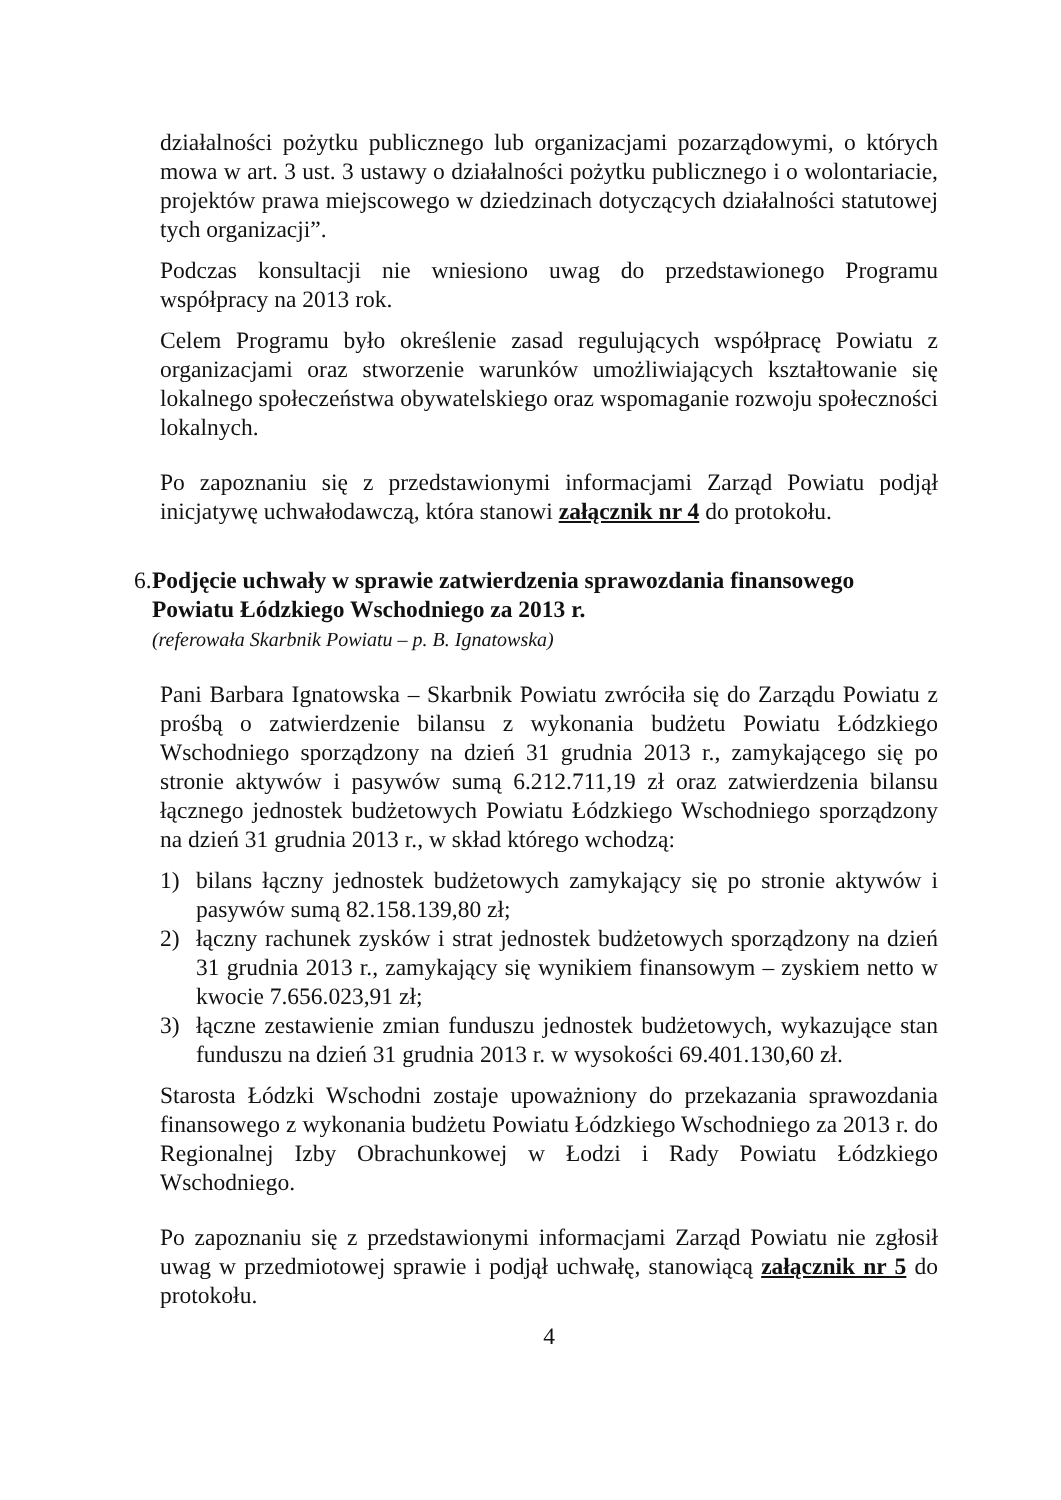działalności pożytku publicznego lub organizacjami pozarządowymi, o których mowa w art. 3 ust. 3 ustawy o działalności pożytku publicznego i o wolontariacie, projektów prawa miejscowego w dziedzinach dotyczących działalności statutowej tych organizacji”.
Podczas konsultacji nie wniesiono uwag do przedstawionego Programu współpracy na 2013 rok.
Celem Programu było określenie zasad regulujących współpracę Powiatu z organizacjami oraz stworzenie warunków umożliwiających kształtowanie się lokalnego społeczeństwa obywatelskiego oraz wspomaganie rozwoju społeczności lokalnych.
Po zapoznaniu się z przedstawionymi informacjami Zarząd Powiatu podjął inicjatywę uchwałodawczą, która stanowi załącznik nr 4 do protokołu.
6.
Podjęcie uchwały w sprawie zatwierdzenia sprawozdania finansowego Powiatu Łódzkiego Wschodniego za 2013 r.
(referowała Skarbnik Powiatu – p. B. Ignatowska)
Pani Barbara Ignatowska – Skarbnik Powiatu zwróciła się do Zarządu Powiatu z prośbą o zatwierdzenie bilansu z wykonania budżetu Powiatu Łódzkiego Wschodniego sporządzony na dzień 31 grudnia 2013 r., zamykającego się po stronie aktywów i pasywów sumą 6.212.711,19 zł oraz zatwierdzenia bilansu łącznego jednostek budżetowych Powiatu Łódzkiego Wschodniego sporządzony na dzień 31 grudnia 2013 r., w skład którego wchodzą:
1) bilans łączny jednostek budżetowych zamykający się po stronie aktywów i pasywów sumą 82.158.139,80 zł;
2) łączny rachunek zysków i strat jednostek budżetowych sporządzony na dzień 31 grudnia 2013 r., zamykający się wynikiem finansowym – zyskiem netto w kwocie 7.656.023,91 zł;
3) łączne zestawienie zmian funduszu jednostek budżetowych, wykazujące stan funduszu na dzień 31 grudnia 2013 r. w wysokości 69.401.130,60 zł.
Starosta Łódzki Wschodni zostaje upoważniony do przekazania sprawozdania finansowego z wykonania budżetu Powiatu Łódzkiego Wschodniego za 2013 r. do Regionalnej Izby Obrachunkowej w Łodzi i Rady Powiatu Łódzkiego Wschodniego.
Po zapoznaniu się z przedstawionymi informacjami Zarząd Powiatu nie zgłosił uwag w przedmiotowej sprawie i podjął uchwałę, stanowiącą załącznik nr 5 do protokołu.
4